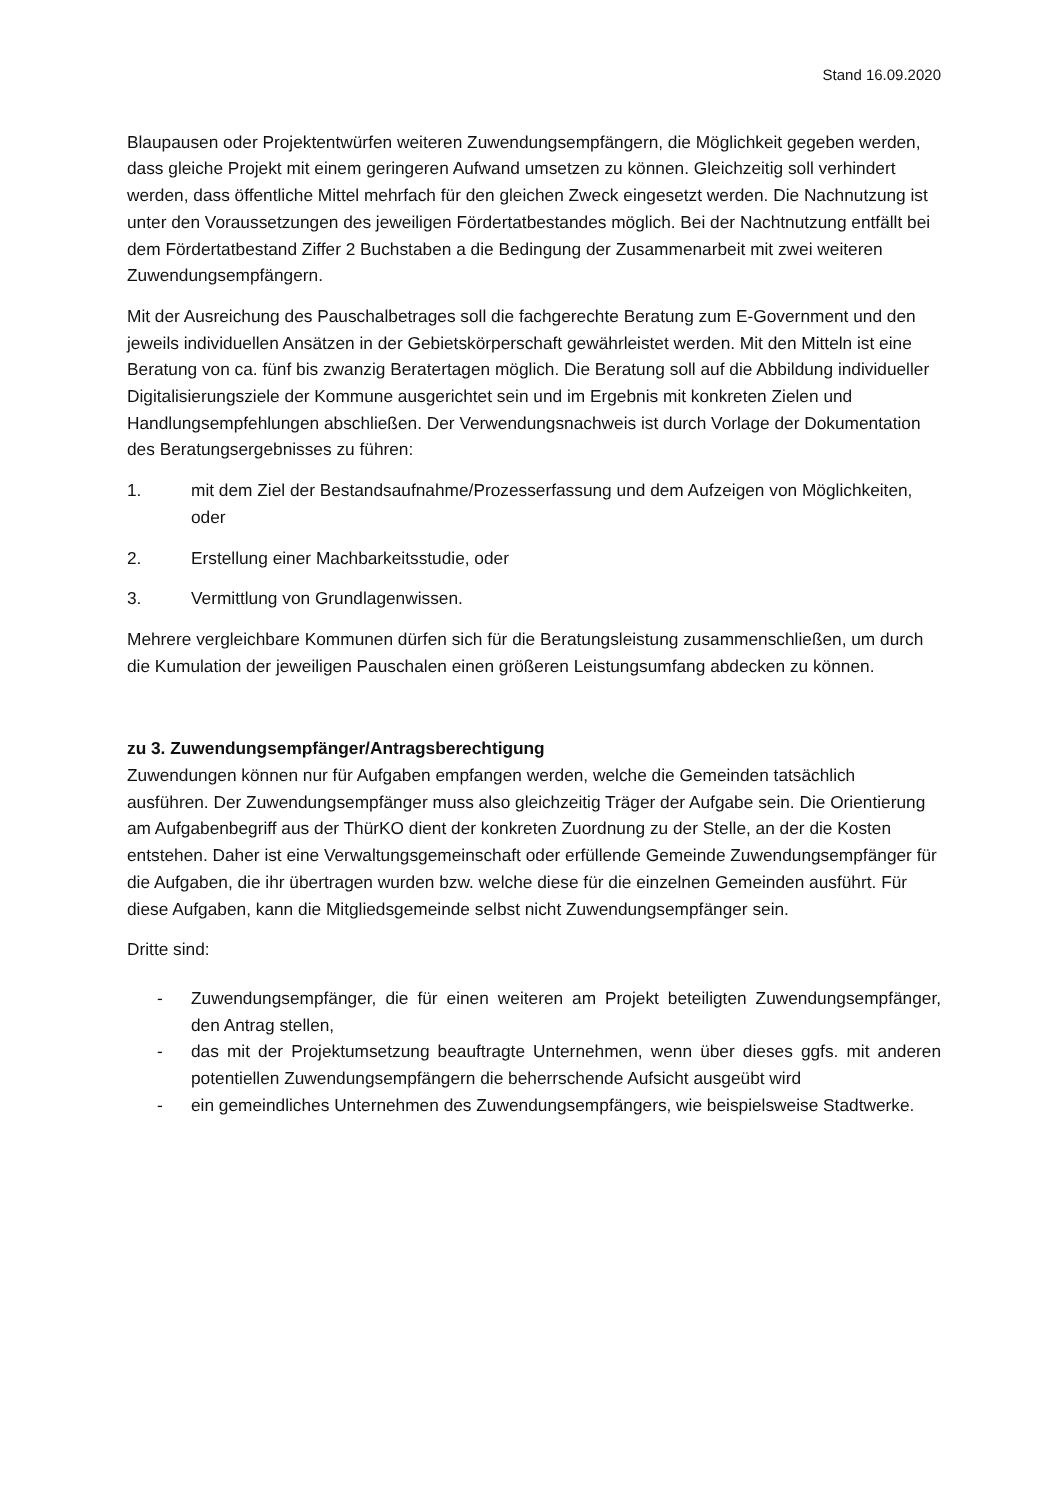Stand 16.09.2020
Blaupausen oder Projektentwürfen weiteren Zuwendungsempfängern, die Möglichkeit gegeben werden, dass gleiche Projekt mit einem geringeren Aufwand umsetzen zu können. Gleichzeitig soll verhindert werden, dass öffentliche Mittel mehrfach für den gleichen Zweck eingesetzt werden. Die Nachnutzung ist unter den Voraussetzungen des jeweiligen Fördertatbestandes möglich. Bei der Nachtnutzung entfällt bei dem Fördertatbestand Ziffer 2 Buchstaben a die Bedingung der Zusammenarbeit mit zwei weiteren Zuwendungsempfängern.
Mit der Ausreichung des Pauschalbetrages soll die fachgerechte Beratung zum E-Government und den jeweils individuellen Ansätzen in der Gebietskörperschaft gewährleistet werden. Mit den Mitteln ist eine Beratung von ca. fünf bis zwanzig Beratertagen möglich. Die Beratung soll auf die Abbildung individueller Digitalisierungsziele der Kommune ausgerichtet sein und im Ergebnis mit konkreten Zielen und Handlungsempfehlungen abschließen. Der Verwendungsnachweis ist durch Vorlage der Dokumentation des Beratungsergebnisses zu führen:
1. mit dem Ziel der Bestandsaufnahme/Prozesserfassung und dem Aufzeigen von Möglichkeiten, oder
2. Erstellung einer Machbarkeitsstudie, oder
3. Vermittlung von Grundlagenwissen.
Mehrere vergleichbare Kommunen dürfen sich für die Beratungsleistung zusammenschließen, um durch die Kumulation der jeweiligen Pauschalen einen größeren Leistungsumfang abdecken zu können.
zu 3. Zuwendungsempfänger/Antragsberechtigung
Zuwendungen können nur für Aufgaben empfangen werden, welche die Gemeinden tatsächlich ausführen. Der Zuwendungsempfänger muss also gleichzeitig Träger der Aufgabe sein. Die Orientierung am Aufgabenbegriff aus der ThürKO dient der konkreten Zuordnung zu der Stelle, an der die Kosten entstehen. Daher ist eine Verwaltungsgemeinschaft oder erfüllende Gemeinde Zuwendungsempfänger für die Aufgaben, die ihr übertragen wurden bzw. welche diese für die einzelnen Gemeinden ausführt. Für diese Aufgaben, kann die Mitgliedsgemeinde selbst nicht Zuwendungsempfänger sein.
Dritte sind:
- Zuwendungsempfänger, die für einen weiteren am Projekt beteiligten Zuwendungsempfänger, den Antrag stellen,
- das mit der Projektumsetzung beauftragte Unternehmen, wenn über dieses ggfs. mit anderen potentiellen Zuwendungsempfängern die beherrschende Aufsicht ausgeübt wird
- ein gemeindliches Unternehmen des Zuwendungsempfängers, wie beispielsweise Stadtwerke.